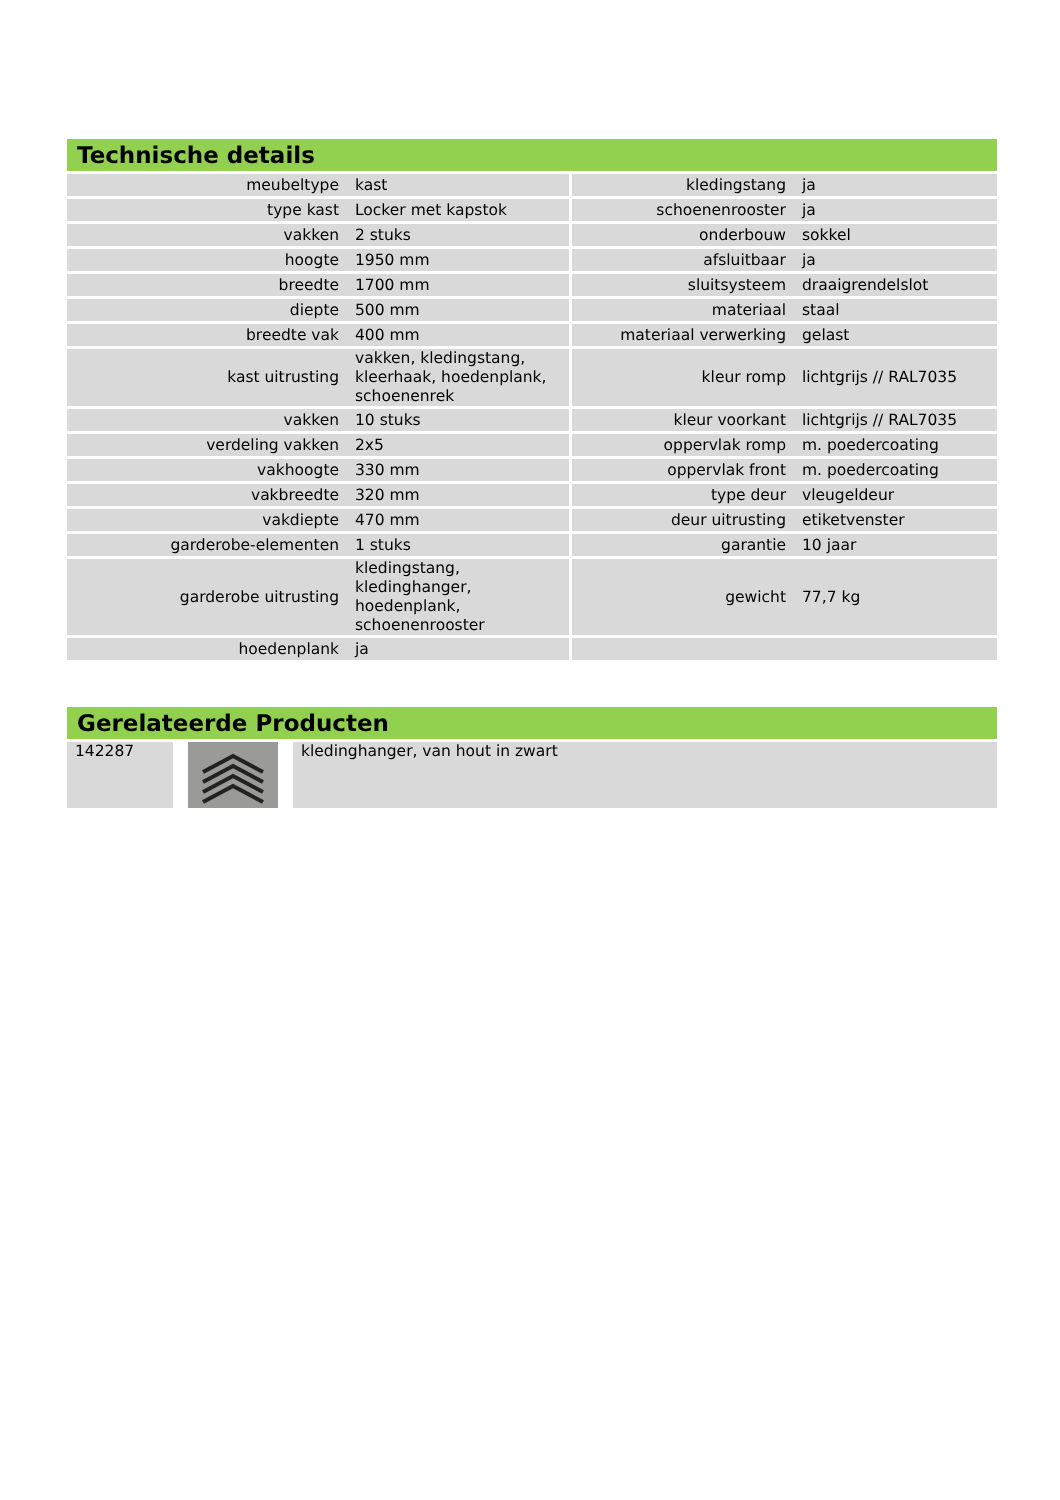Technische details
| meubeltype | kast | kledingstang | ja |
| type kast | Locker met kapstok | schoenenrooster | ja |
| vakken | 2 stuks | onderbouw | sokkel |
| hoogte | 1950 mm | afsluitbaar | ja |
| breedte | 1700 mm | sluitsysteem | draaigrendelslot |
| diepte | 500 mm | materiaal | staal |
| breedte vak | 400 mm | materiaal verwerking | gelast |
| kast uitrusting | vakken, kledingstang, kleerhaak, hoedenplank, schoenenrek | kleur romp | lichtgrijs // RAL7035 |
| vakken | 10 stuks | kleur voorkant | lichtgrijs // RAL7035 |
| verdeling vakken | 2x5 | oppervlak romp | m. poedercoating |
| vakhoogte | 330 mm | oppervlak front | m. poedercoating |
| vakbreedte | 320 mm | type deur | vleugeldeur |
| vakdiepte | 470 mm | deur uitrusting | etiketvenster |
| garderobe-elementen | 1 stuks | garantie | 10 jaar |
| garderobe uitrusting | kledingstang, kledinghanger, hoedenplank, schoenenrooster | gewicht | 77,7 kg |
| hoedenplank | ja | | |
Gerelateerde Producten
| 142287 | | kledinghanger, van hout in zwart |